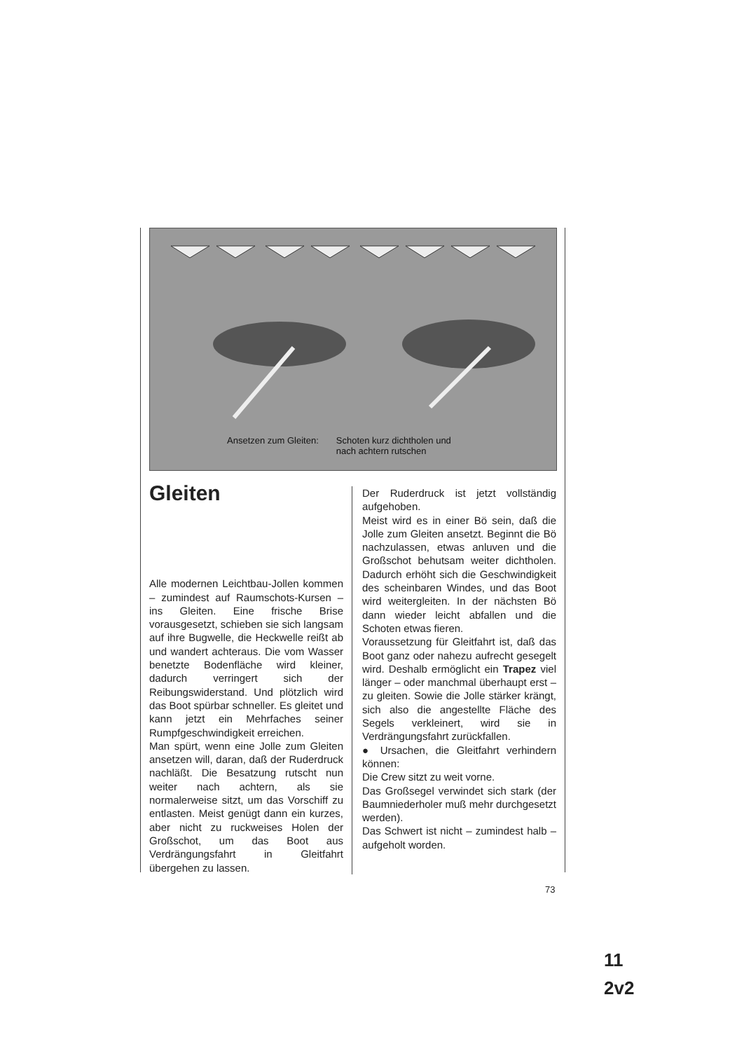Ansetzen zum Gleiten: Schoten kurz dichtholen und
nach achtern rutschen
Gleiten
Alle modernen Leichtbau-Jollen kommen – zumindest auf Raumschots-Kursen – ins Gleiten. Eine frische Brise vorausgesetzt, schieben sie sich langsam auf ihre Bugwelle, die Heckwelle reißt ab und wandert achteraus. Die vom Wasser benetzte Bodenfläche wird kleiner, dadurch verringert sich der Reibungswiderstand. Und plötzlich wird das Boot spürbar schneller. Es gleitet und kann jetzt ein Mehrfaches seiner Rumpfgeschwindigkeit erreichen.
Man spürt, wenn eine Jolle zum Gleiten ansetzen will, daran, daß der Ruderdruck nachläßt. Die Besatzung rutscht nun weiter nach achtern, als sie normalerweise sitzt, um das Vorschiff zu entlasten. Meist genügt dann ein kurzes, aber nicht zu ruckweises Holen der Großschot, um das Boot aus Verdrängungsfahrt in Gleitfahrt übergehen zu lassen.
Der Ruderdruck ist jetzt vollständig aufgehoben.
Meist wird es in einer Bö sein, daß die Jolle zum Gleiten ansetzt. Beginnt die Bö nachzulassen, etwas anluven und die Großschot behutsam weiter dichtholen. Dadurch erhöht sich die Geschwindigkeit des scheinbaren Windes, und das Boot wird weitergleiten. In der nächsten Bö dann wieder leicht abfallen und die Schoten etwas fieren.
Voraussetzung für Gleitfahrt ist, daß das Boot ganz oder nahezu aufrecht gesegelt wird. Deshalb ermöglicht ein Trapez viel länger – oder manchmal überhaupt erst – zu gleiten. Sowie die Jolle stärker krängt, sich also die angestellte Fläche des Segels verkleinert, wird sie in Verdrängungsfahrt zurückfallen.
● Ursachen, die Gleitfahrt verhindern können:
Die Crew sitzt zu weit vorne.
Das Großsegel verwindet sich stark (der Baumniederholer muß mehr durchgesetzt werden).
Das Schwert ist nicht – zumindest halb – aufgeholt worden.
73
11
2v2